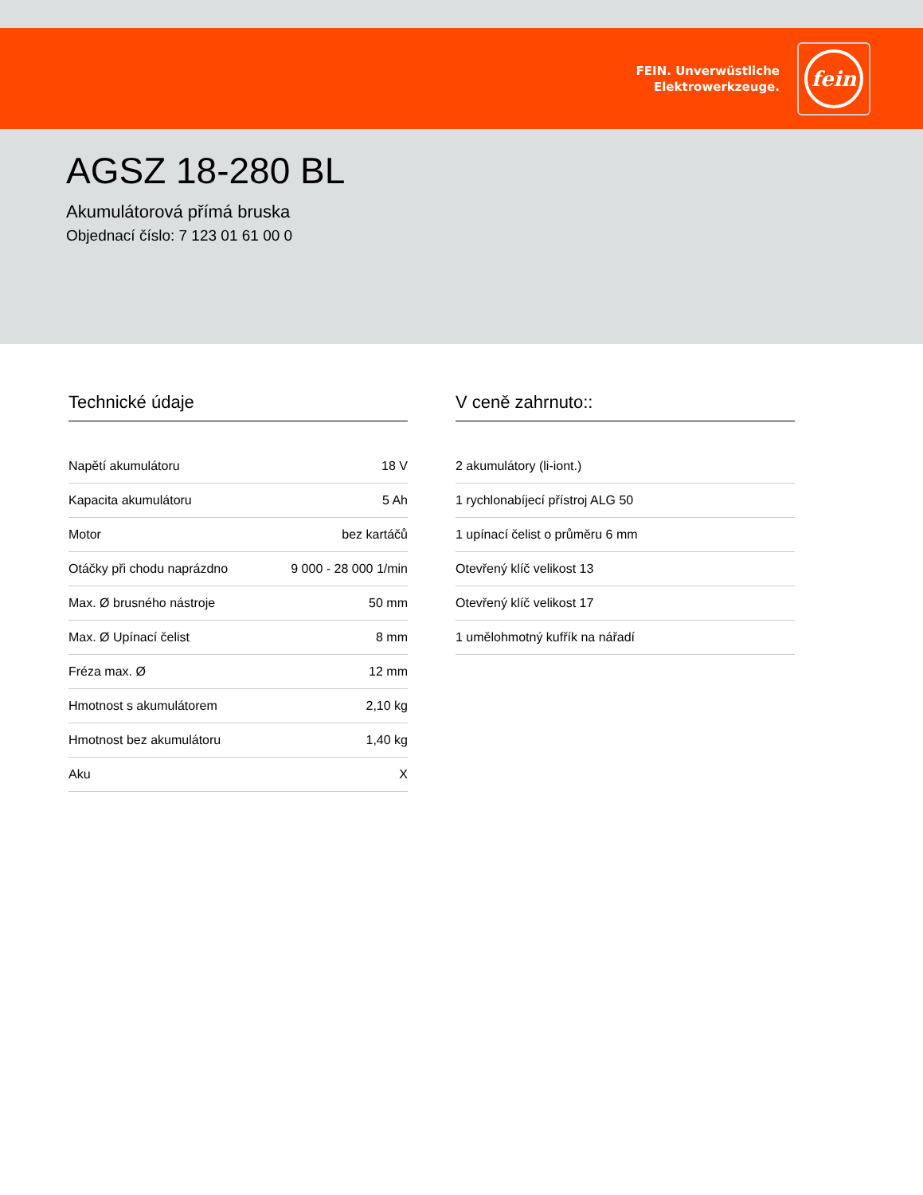FEIN. Unverwüstliche
Elektrowerkzeuge.
fein
AGSZ 18-280 BL
Akumulátorová přímá bruska
Objednací číslo: 7 123 01 61 00 0
Technické údaje
| Napětí akumulátoru | 18 V |
| Kapacita akumulátoru | 5 Ah |
| Motor | bez kartáčů |
| Otáčky při chodu naprázdno | 9 000 - 28 000 1/min |
| Max. Ø brusného nástroje | 50 mm |
| Max. Ø Upínací čelist | 8 mm |
| Fréza max. Ø | 12 mm |
| Hmotnost s akumulátorem | 2,10 kg |
| Hmotnost bez akumulátoru | 1,40 kg |
| Aku | X |
V ceně zahrnuto::
| 2 akumulátory (li-iont.) |
| 1 rychlonabíjecí přístroj ALG 50 |
| 1 upínací čelist o průměru 6 mm |
| Otevřený klíč velikost 13 |
| Otevřený klíč velikost 17 |
| 1 umělohmotný kufřík na nářadí |